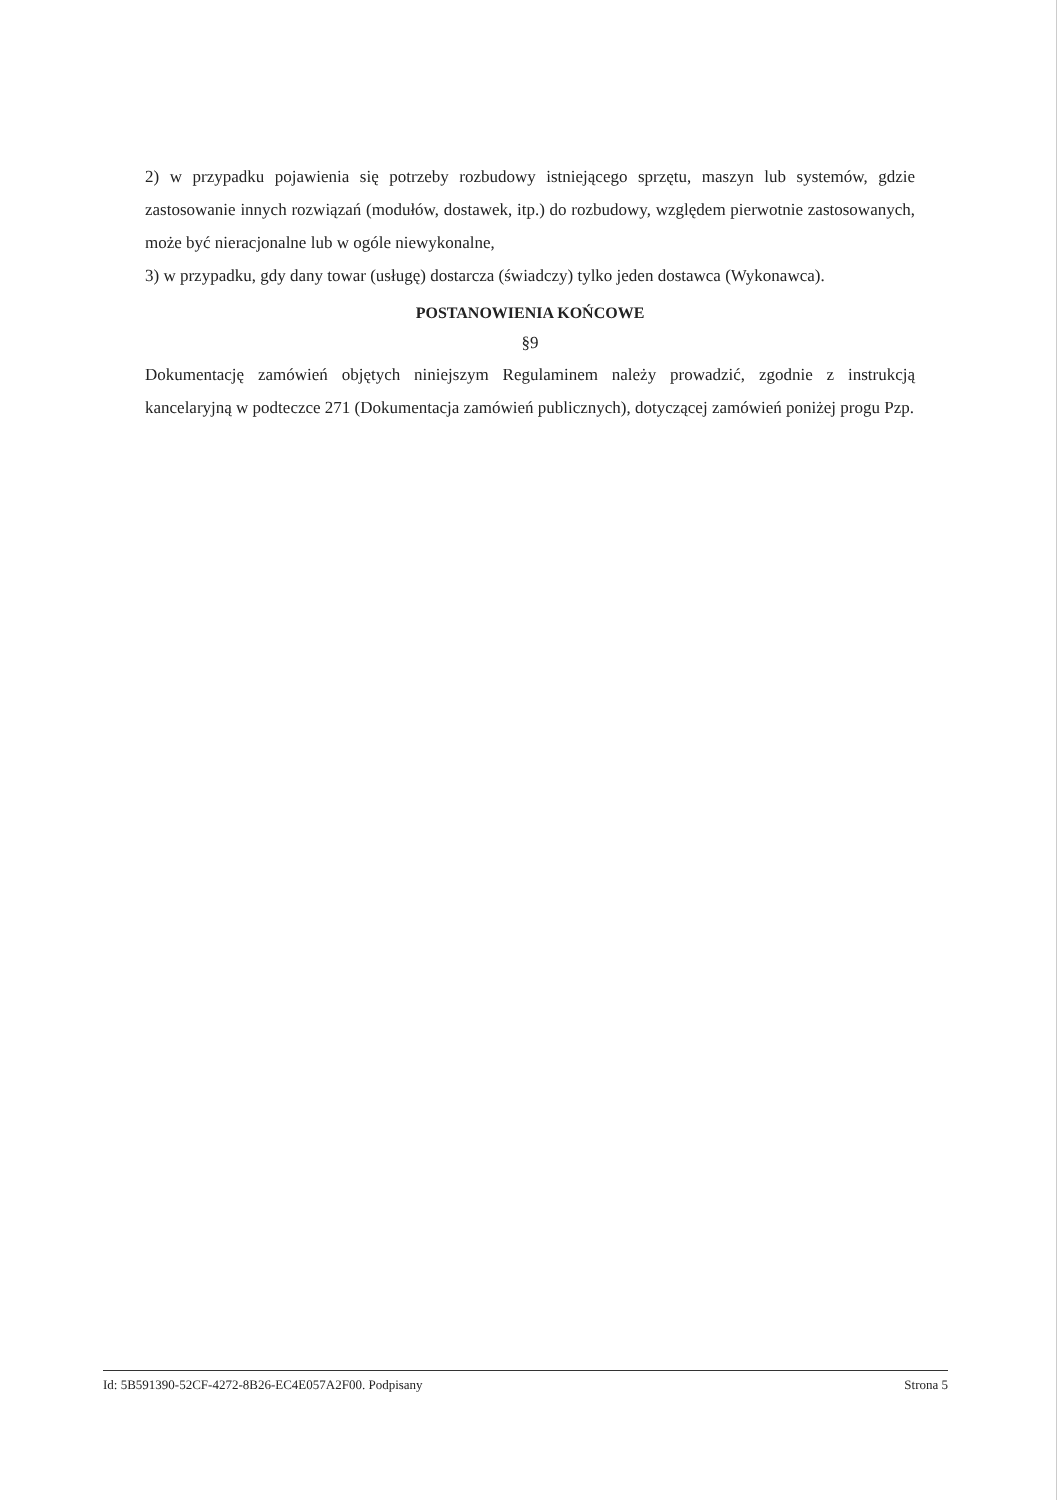2) w przypadku pojawienia się potrzeby rozbudowy istniejącego sprzętu, maszyn lub systemów, gdzie zastosowanie innych rozwiązań (modułów, dostawek, itp.) do rozbudowy, względem pierwotnie zastosowanych, może być nieracjonalne lub w ogóle niewykonalne,
3) w przypadku, gdy dany towar (usługę) dostarcza (świadczy) tylko jeden dostawca (Wykonawca).
POSTANOWIENIA KOŃCOWE
§9
Dokumentację zamówień objętych niniejszym Regulaminem należy prowadzić, zgodnie z instrukcją kancelaryjną w podteczce 271 (Dokumentacja zamówień publicznych), dotyczącej zamówień poniżej progu Pzp.
Id: 5B591390-52CF-4272-8B26-EC4E057A2F00. Podpisany Strona 5